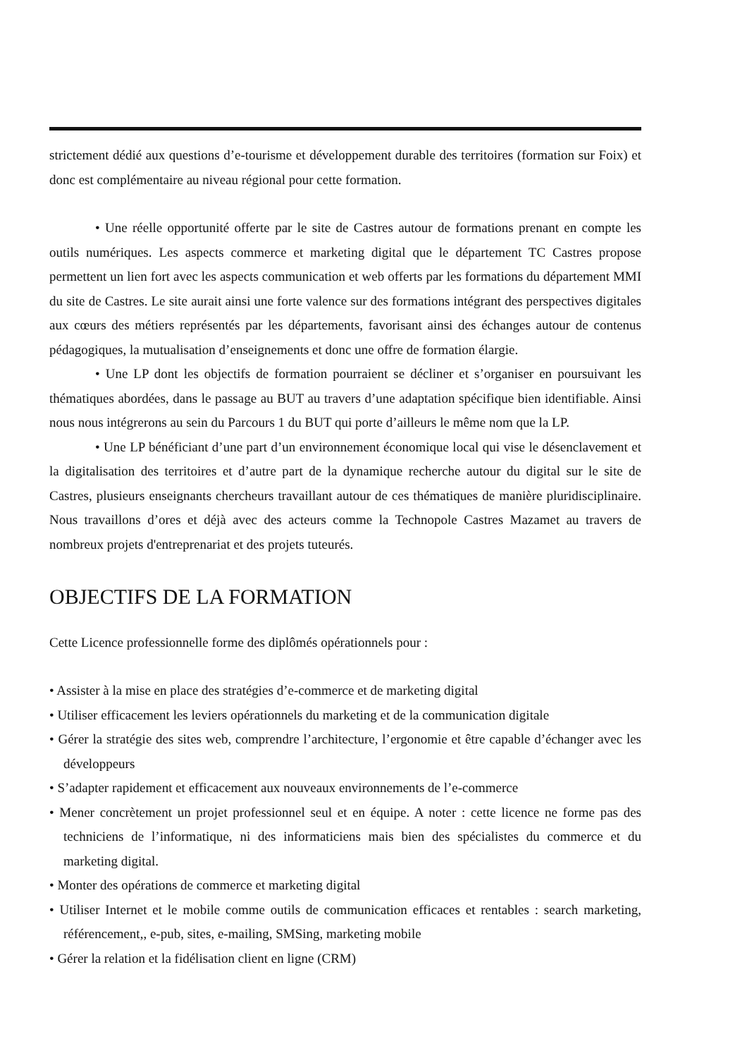strictement dédié aux questions d’e-tourisme et développement durable des territoires (formation sur Foix) et donc est complémentaire au niveau régional pour cette formation.
• Une réelle opportunité offerte par le site de Castres autour de formations prenant en compte les outils numériques. Les aspects commerce et marketing digital que le département TC Castres propose permettent un lien fort avec les aspects communication et web offerts par les formations du département MMI du site de Castres. Le site aurait ainsi une forte valence sur des formations intégrant des perspectives digitales aux cœurs des métiers représentés par les départements, favorisant ainsi des échanges autour de contenus pédagogiques, la mutualisation d’enseignements et donc une offre de formation élargie.
• Une LP dont les objectifs de formation pourraient se décliner et s’organiser en poursuivant les thématiques abordées, dans le passage au BUT au travers d’une adaptation spécifique bien identifiable. Ainsi nous nous intégrerons au sein du Parcours 1 du BUT qui porte d’ailleurs le même nom que la LP.
• Une LP bénéficiant d’une part d’un environnement économique local qui vise le désenclavement et la digitalisation des territoires et d’autre part de la dynamique recherche autour du digital sur le site de Castres, plusieurs enseignants chercheurs travaillant autour de ces thématiques de manière pluridisciplinaire. Nous travaillons d’ores et déjà avec des acteurs comme la Technopole Castres Mazamet au travers de nombreux projets d'entreprenariat et des projets tuteurés.
OBJECTIFS DE LA FORMATION
Cette Licence professionnelle forme des diplômés opérationnels pour :
• Assister à la mise en place des stratégies d’e-commerce et de marketing digital
• Utiliser efficacement les leviers opérationnels du marketing et de la communication digitale
• Gérer la stratégie des sites web, comprendre l’architecture, l’ergonomie et être capable d’échanger avec les développeurs
• S’adapter rapidement et efficacement aux nouveaux environnements de l’e-commerce
• Mener concrètement un projet professionnel seul et en équipe. A noter : cette licence ne forme pas des techniciens de l’informatique, ni des informaticiens mais bien des spécialistes du commerce et du marketing digital.
• Monter des opérations de commerce et marketing digital
• Utiliser Internet et le mobile comme outils de communication efficaces et rentables : search marketing, référencement,, e-pub, sites, e-mailing, SMSing, marketing mobile
• Gérer la relation et la fidélisation client en ligne (CRM)